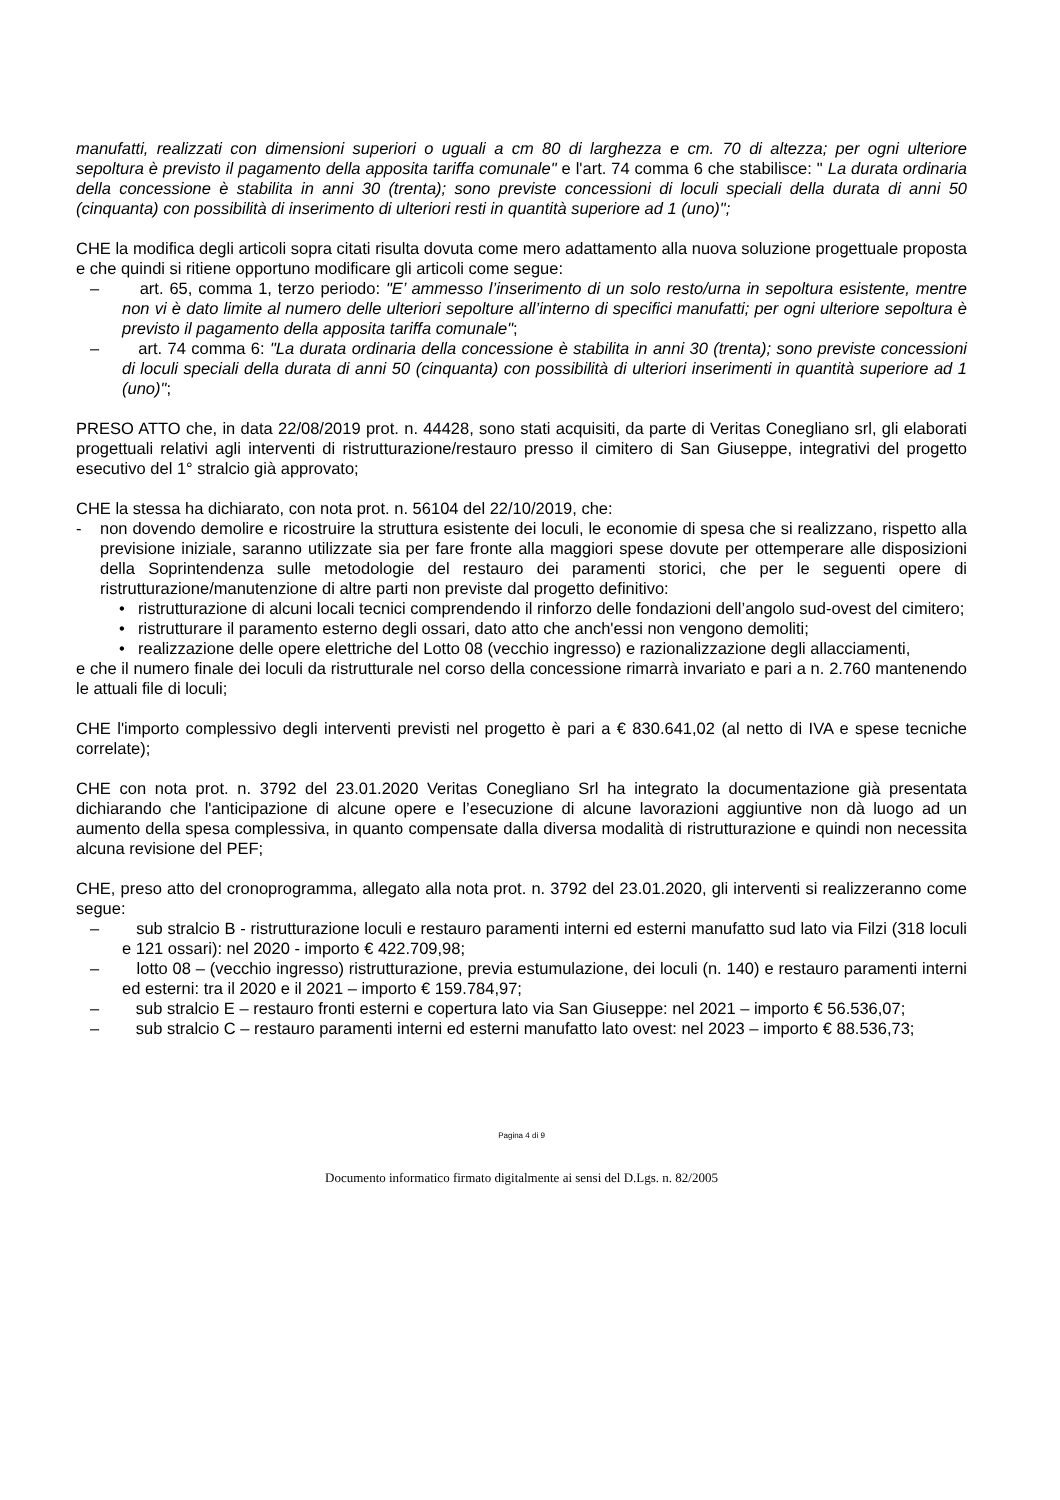manufatti, realizzati con dimensioni superiori o uguali a cm 80 di larghezza e cm. 70 di altezza; per ogni ulteriore sepoltura è previsto il pagamento della apposita tariffa comunale" e l'art. 74 comma 6 che stabilisce: " La durata ordinaria della concessione è stabilita in anni 30 (trenta); sono previste concessioni di loculi speciali della durata di anni 50 (cinquanta) con possibilità di inserimento di ulteriori resti in quantità superiore ad 1 (uno)";
CHE la modifica degli articoli sopra citati risulta dovuta come mero adattamento alla nuova soluzione progettuale proposta e che quindi si ritiene opportuno modificare gli articoli come segue:
– art. 65, comma 1, terzo periodo: "E’ ammesso l’inserimento di un solo resto/urna in sepoltura esistente, mentre non vi è dato limite al numero delle ulteriori sepolture all’interno di specifici manufatti; per ogni ulteriore sepoltura è previsto il pagamento della apposita tariffa comunale";
– art. 74 comma 6: "La durata ordinaria della concessione è stabilita in anni 30 (trenta); sono previste concessioni di loculi speciali della durata di anni 50 (cinquanta) con possibilità di ulteriori inserimenti in quantità superiore ad 1 (uno)";
PRESO ATTO che, in data 22/08/2019 prot. n. 44428, sono stati acquisiti, da parte di Veritas Conegliano srl, gli elaborati progettuali relativi agli interventi di ristrutturazione/restauro presso il cimitero di San Giuseppe, integrativi del progetto esecutivo del 1° stralcio già approvato;
CHE la stessa ha dichiarato, con nota prot. n. 56104 del 22/10/2019, che:
- non dovendo demolire e ricostruire la struttura esistente dei loculi, le economie di spesa che si realizzano, rispetto alla previsione iniziale, saranno utilizzate sia per fare fronte alla maggiori spese dovute per ottemperare alle disposizioni della Soprintendenza sulle metodologie del restauro dei paramenti storici, che per le seguenti opere di ristrutturazione/manutenzione di altre parti non previste dal progetto definitivo:
• ristrutturazione di alcuni locali tecnici comprendendo il rinforzo delle fondazioni dell’angolo sud-ovest del cimitero;
• ristrutturare il paramento esterno degli ossari, dato atto che anch'essi non vengono demoliti;
• realizzazione delle opere elettriche del Lotto 08 (vecchio ingresso) e razionalizzazione degli allacciamenti,
e che il numero finale dei loculi da ristrutturale nel corso della concessione rimarrà invariato e pari a n. 2.760 mantenendo le attuali file di loculi;
CHE l'importo complessivo degli interventi previsti nel progetto è pari a € 830.641,02 (al netto di IVA e spese tecniche correlate);
CHE con nota prot. n. 3792 del 23.01.2020 Veritas Conegliano Srl ha integrato la documentazione già presentata dichiarando che l'anticipazione di alcune opere e l’esecuzione di alcune lavorazioni aggiuntive non dà luogo ad un aumento della spesa complessiva, in quanto compensate dalla diversa modalità di ristrutturazione e quindi non necessita alcuna revisione del PEF;
CHE, preso atto del cronoprogramma, allegato alla nota prot. n. 3792 del 23.01.2020, gli interventi si realizzeranno come segue:
– sub stralcio B - ristrutturazione loculi e restauro paramenti interni ed esterni manufatto sud lato via Filzi (318 loculi e 121 ossari): nel 2020 - importo € 422.709,98;
– lotto 08 – (vecchio ingresso) ristrutturazione, previa estumulazione, dei loculi (n. 140) e restauro paramenti interni ed esterni: tra il 2020 e il 2021 – importo € 159.784,97;
– sub stralcio E – restauro fronti esterni e copertura lato via San Giuseppe: nel 2021 – importo € 56.536,07;
– sub stralcio C – restauro paramenti interni ed esterni manufatto lato ovest: nel 2023 – importo € 88.536,73;
Pagina 4 di 9
Documento informatico firmato digitalmente ai sensi del D.Lgs. n. 82/2005